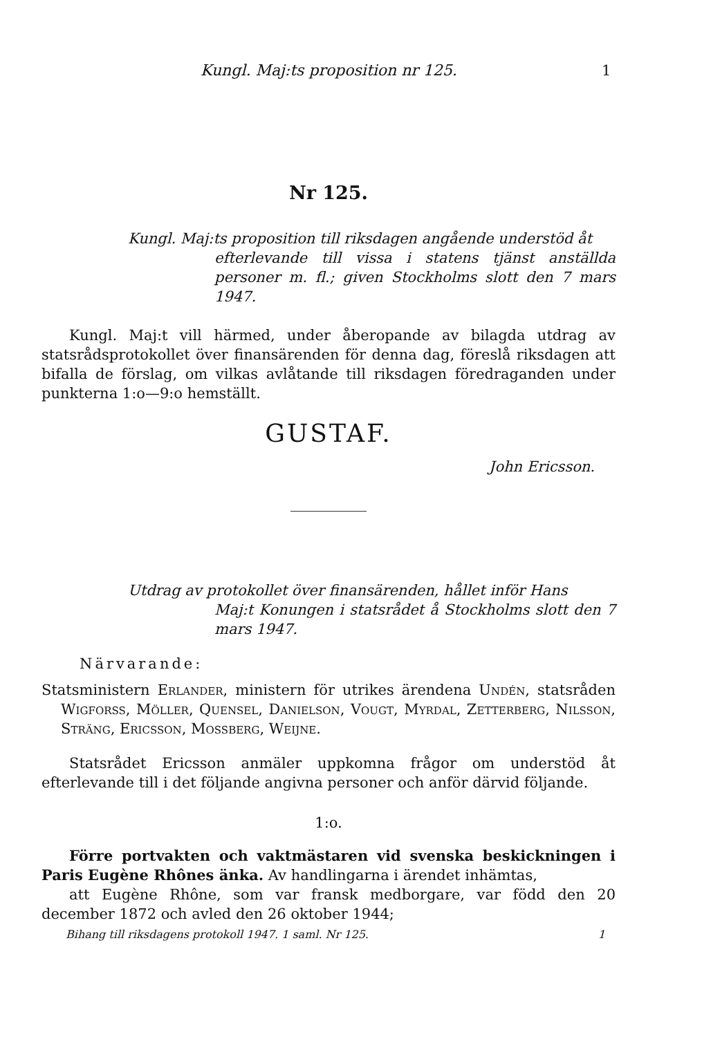Kungl. Maj:ts proposition nr 125. 1
Nr 125.
Kungl. Maj:ts proposition till riksdagen angående understöd åt
efterlevande till vissa i statens tjänst anställda personer m. fl.; given Stockholms slott den 7 mars 1947.
Kungl. Maj:t vill härmed, under åberopande av bilagda utdrag av statsrådsprotokollet över finansärenden för denna dag, föreslå riksdagen att bifalla de förslag, om vilkas avlåtande till riksdagen föredraganden under punkterna 1:o—9:o hemställt.
GUSTAF.
John Ericsson.
Utdrag av protokollet över finansärenden, hållet inför Hans
Maj:t Konungen i statsrådet å Stockholms slott den 7 mars 1947.
Närvarande:
Statsministern Erlander, ministern för utrikes ärendena Undén, statsråden Wigforss, Möller, Quensel, Danielson, Vougt, Myrdal, Zetterberg, Nilsson, Sträng, Ericsson, Mossberg, Weijne.
Statsrådet Ericsson anmäler uppkomna frågor om understöd åt efterlevande till i det följande angivna personer och anför därvid följande.
1:o.
Förre portvakten och vaktmästaren vid svenska beskickningen i Paris Eugène Rhônes änka. Av handlingarna i ärendet inhämtas,
att Eugène Rhône, som var fransk medborgare, var född den 20 december 1872 och avled den 26 oktober 1944;
Bihang till riksdagens protokoll 1947. 1 saml. Nr 125. 1